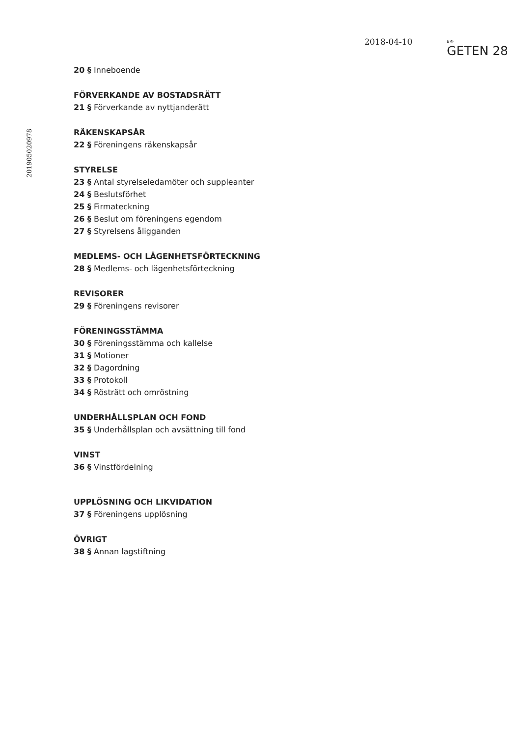2018-04-10
BRF
GETEN 28
201905020978
20 § Inneboende
FÖRVERKANDE AV BOSTADSRÄTT
21 § Förverkande av nyttjanderätt
RÄKENSKAPSÅR
22 § Föreningens räkenskapsår
STYRELSE
23 § Antal styrelseledamöter och suppleanter
24 § Beslutsförhet
25 § Firmateckning
26 § Beslut om föreningens egendom
27 § Styrelsens åligganden
MEDLEMS- OCH LÄGENHETSFÖRTECKNING
28 § Medlems- och lägenhetsförteckning
REVISORER
29 § Föreningens revisorer
FÖRENINGSSTÄMMA
30 § Föreningsstämma och kallelse
31 § Motioner
32 § Dagordning
33 § Protokoll
34 § Rösträtt och omröstning
UNDERHÅLLSPLAN OCH FOND
35 § Underhållsplan och avsättning till fond
VINST
36 § Vinstfördelning
UPPLÖSNING OCH LIKVIDATION
37 § Föreningens upplösning
ÖVRIGT
38 § Annan lagstiftning